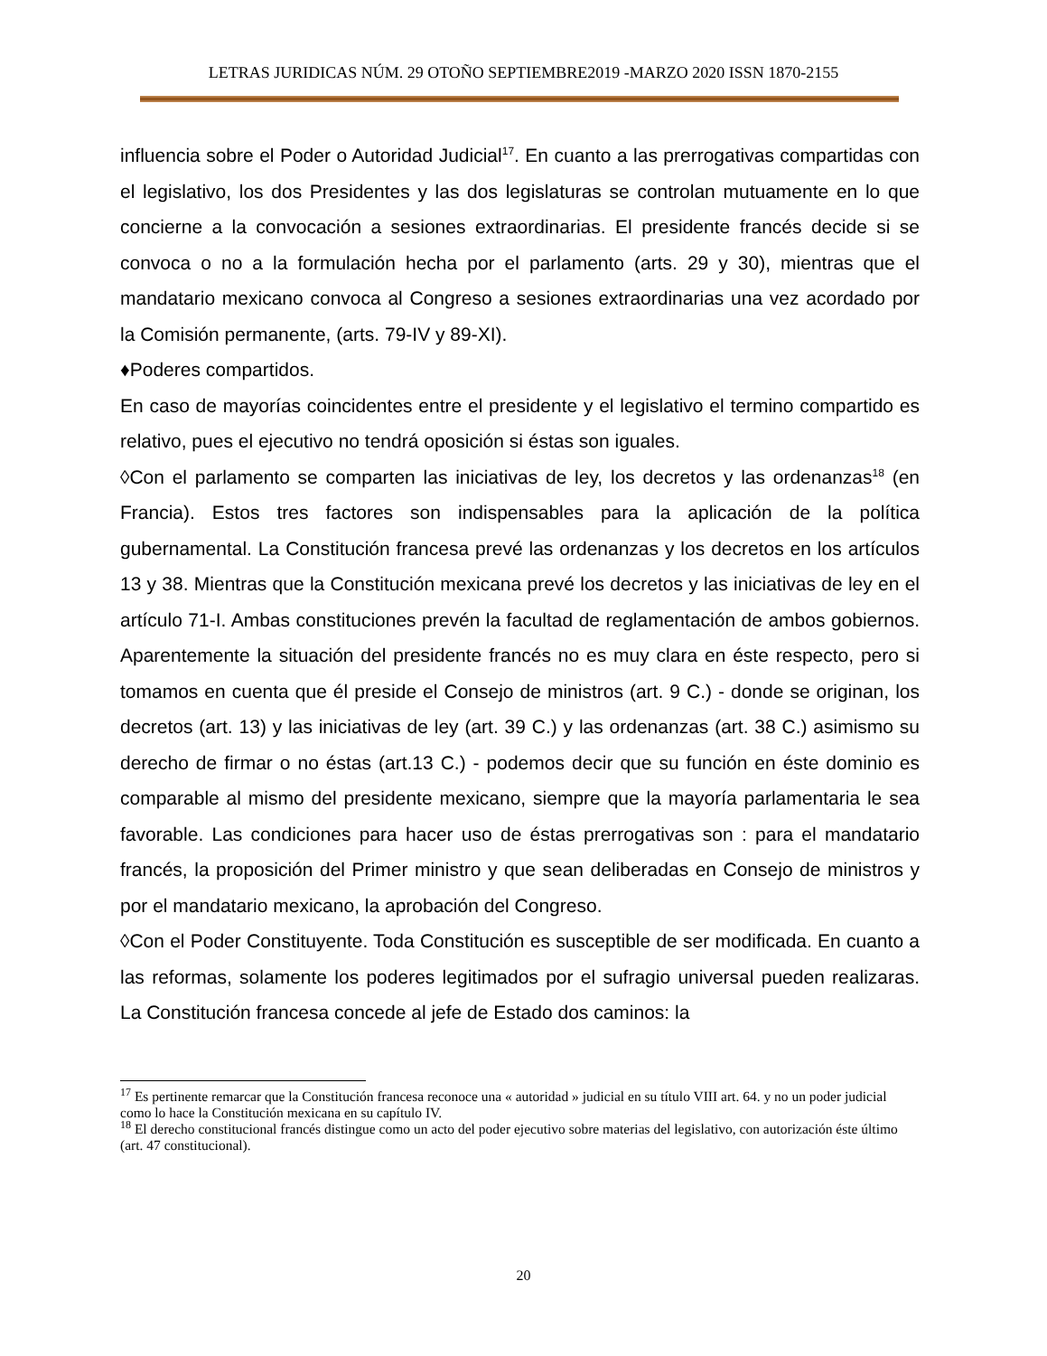LETRAS JURIDICAS NÚM. 29 OTOÑO SEPTIEMBRE2019 -MARZO 2020 ISSN 1870-2155
influencia sobre el Poder o Autoridad Judicial<sup>17</sup>. En cuanto a las prerrogativas compartidas con el legislativo, los dos Presidentes y las dos legislaturas se controlan mutuamente en lo que concierne a la convocación a sesiones extraordinarias. El presidente francés decide si se convoca o no a la formulación hecha por el parlamento (arts. 29 y 30), mientras que el mandatario mexicano convoca al Congreso a sesiones extraordinarias una vez acordado por la Comisión permanente, (arts. 79-IV y 89-XI).
♦Poderes compartidos.
En caso de mayorías coincidentes entre el presidente y el legislativo el termino compartido es relativo, pues el ejecutivo no tendrá oposición si éstas son iguales.
◊Con el parlamento se comparten las iniciativas de ley, los decretos y las ordenanzas<sup>18</sup> (en Francia). Estos tres factores son indispensables para la aplicación de la política gubernamental. La Constitución francesa prevé las ordenanzas y los decretos en los artículos 13 y 38. Mientras que la Constitución mexicana prevé los decretos y las iniciativas de ley en el artículo 71-I. Ambas constituciones prevén la facultad de reglamentación de ambos gobiernos. Aparentemente la situación del presidente francés no es muy clara en éste respecto, pero si tomamos en cuenta que él preside el Consejo de ministros (art. 9 C.) - donde se originan, los decretos (art. 13) y las iniciativas de ley (art. 39 C.) y las ordenanzas (art. 38 C.) asimismo su derecho de firmar o no éstas (art.13 C.) - podemos decir que su función en éste dominio es comparable al mismo del presidente mexicano, siempre que la mayoría parlamentaria le sea favorable. Las condiciones para hacer uso de éstas prerrogativas son : para el mandatario francés, la proposición del Primer ministro y que sean deliberadas en Consejo de ministros y por el mandatario mexicano, la aprobación del Congreso.
◊Con el Poder Constituyente. Toda Constitución es susceptible de ser modificada. En cuanto a las reformas, solamente los poderes legitimados por el sufragio universal pueden realizaras. La Constitución francesa concede al jefe de Estado dos caminos: la
<sup>17</sup> Es pertinente remarcar que la Constitución francesa reconoce una « autoridad » judicial en su título VIII art. 64. y no un poder judicial como lo hace la Constitución mexicana en su capítulo IV.
<sup>18</sup> El derecho constitucional francés distingue como un acto del poder ejecutivo sobre materias del legislativo, con autorización éste último (art. 47 constitucional).
20